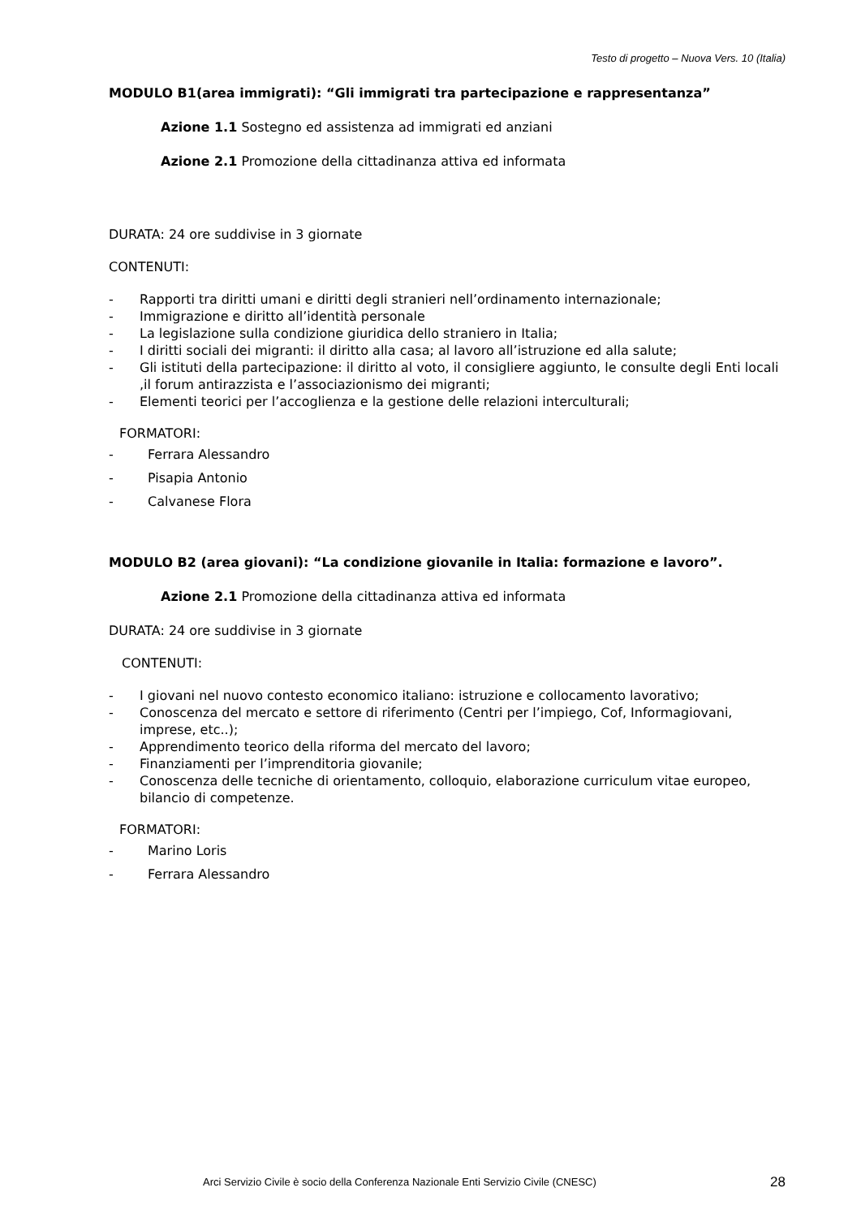Testo di progetto – Nuova Vers. 10 (Italia)
MODULO B1(area immigrati): “Gli immigrati tra partecipazione e rappresentanza”
Azione 1.1 Sostegno ed assistenza ad immigrati ed anziani
Azione 2.1 Promozione della cittadinanza attiva ed informata
DURATA: 24 ore suddivise in 3 giornate
CONTENUTI:
- Rapporti tra diritti umani e diritti degli stranieri nell’ordinamento internazionale;
- Immigrazione e diritto all’identità personale
- La legislazione sulla condizione giuridica dello straniero in Italia;
- I diritti sociali dei migranti: il diritto alla casa; al lavoro all’istruzione ed alla salute;
- Gli istituti della partecipazione: il diritto al voto, il consigliere aggiunto, le consulte degli Enti locali ,il forum antirazzista e l’associazionismo dei migranti;
- Elementi teorici per l’accoglienza e la gestione delle relazioni interculturali;
FORMATORI:
- Ferrara Alessandro
- Pisapia Antonio
- Calvanese Flora
MODULO B2 (area giovani): “La condizione giovanile in Italia: formazione e lavoro”.
Azione 2.1 Promozione della cittadinanza attiva ed informata
DURATA: 24 ore suddivise in 3 giornate
CONTENUTI:
- I giovani nel nuovo contesto economico italiano: istruzione e collocamento lavorativo;
- Conoscenza del mercato e settore di riferimento (Centri per l’impiego, Cof, Informagiovani, imprese, etc..);
- Apprendimento teorico della riforma del mercato del lavoro;
- Finanziamenti per l’imprenditoria giovanile;
- Conoscenza delle tecniche di orientamento, colloquio, elaborazione curriculum vitae europeo, bilancio di competenze.
FORMATORI:
- Marino Loris
- Ferrara Alessandro
Arci Servizio Civile è socio della Conferenza Nazionale Enti Servizio Civile (CNESC)
28